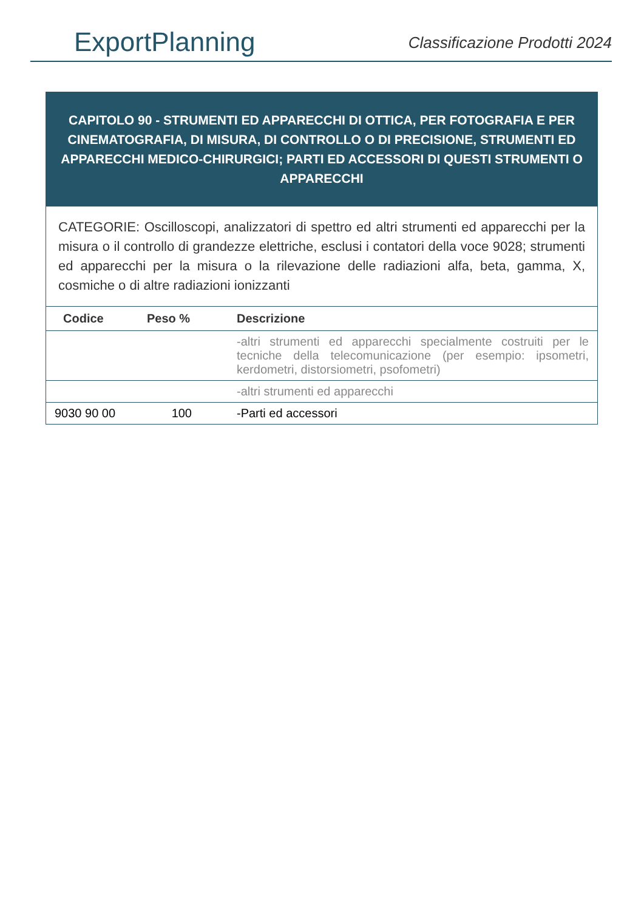ExportPlanning
Classificazione Prodotti 2024
CAPITOLO 90 - STRUMENTI ED APPARECCHI DI OTTICA, PER FOTOGRAFIA E PER CINEMATOGRAFIA, DI MISURA, DI CONTROLLO O DI PRECISIONE, STRUMENTI ED APPARECCHI MEDICO-CHIRURGICI; PARTI ED ACCESSORI DI QUESTI STRUMENTI O APPARECCHI
CATEGORIE: Oscilloscopi, analizzatori di spettro ed altri strumenti ed apparecchi per la misura o il controllo di grandezze elettriche, esclusi i contatori della voce 9028; strumenti ed apparecchi per la misura o la rilevazione delle radiazioni alfa, beta, gamma, X, cosmiche o di altre radiazioni ionizzanti
| Codice | Peso % | Descrizione |
| --- | --- | --- |
| | | -altri strumenti ed apparecchi specialmente costruiti per le tecniche della telecomunicazione (per esempio: ipsometri, kerdometri, distorsiometri, psofometri) |
| | | -altri strumenti ed apparecchi |
| 9030 90 00 | 100 | -Parti ed accessori |